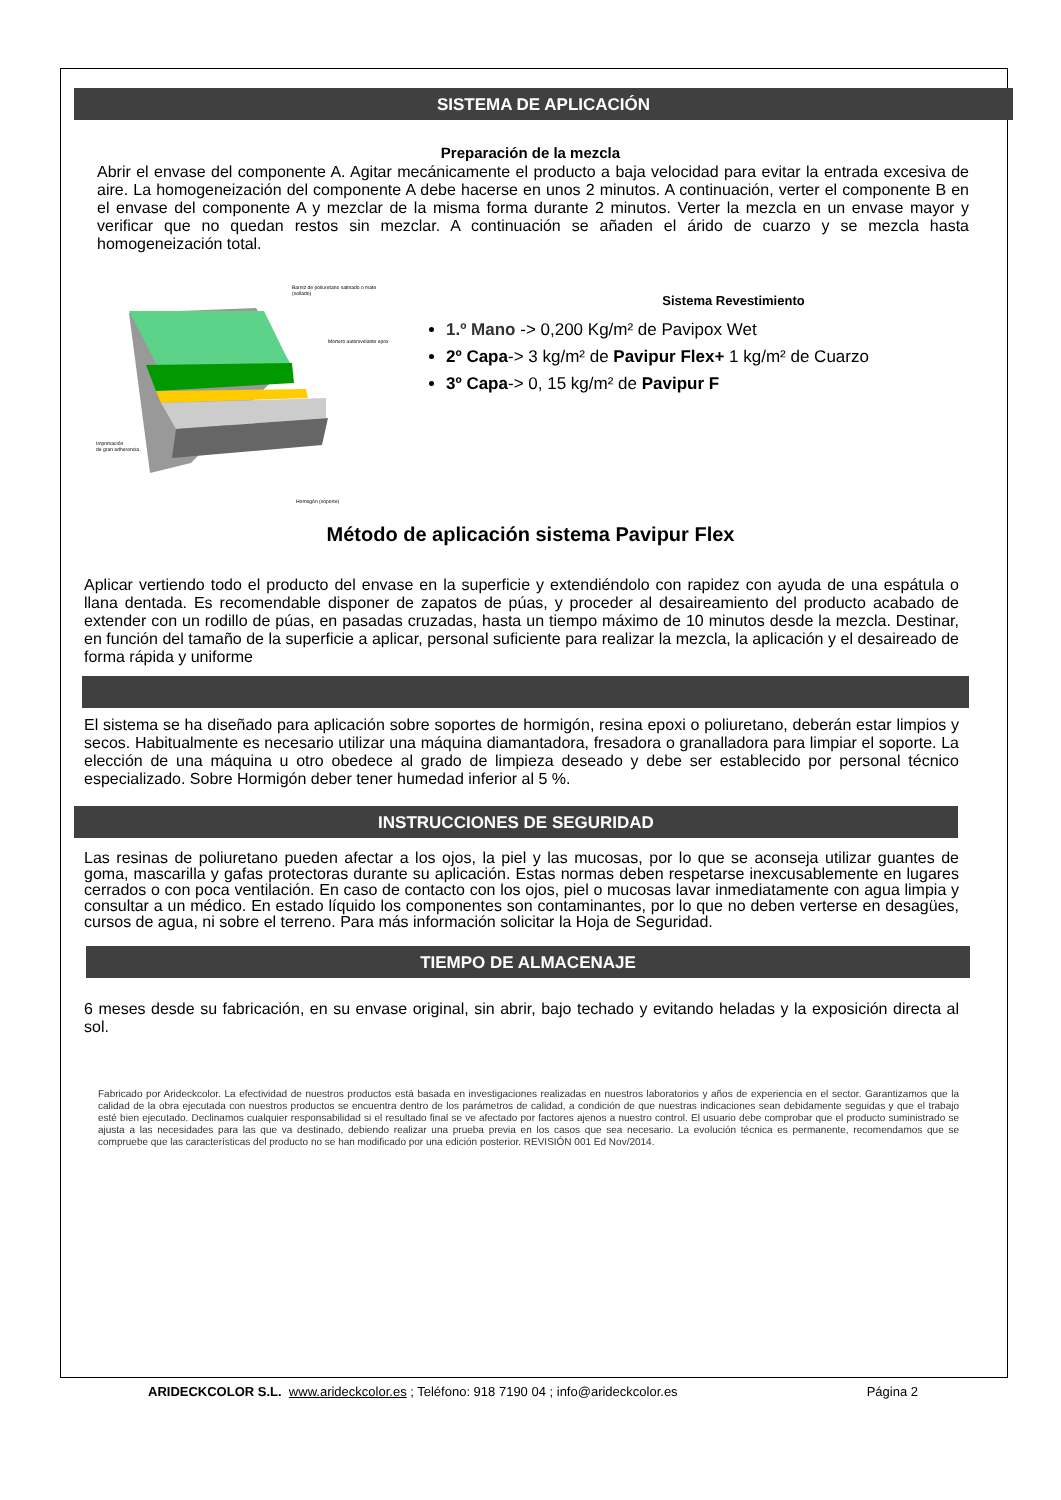SISTEMA DE APLICACIÓN
Preparación de la mezcla
Abrir el envase del componente A. Agitar mecánicamente el producto a baja velocidad para evitar la entrada excesiva de aire. La homogeneización del componente A debe hacerse en unos 2 minutos. A continuación, verter el componente B en el envase del componente A y mezclar de la misma forma durante 2 minutos. Verter la mezcla en un envase mayor y verificar que no quedan restos sin mezclar. A continuación se añaden el árido de cuarzo y se mezcla hasta homogeneización total.
Barniz de poliuretano satinado o mate
(sellado)
Mortero autonivelante epox
Imprimación
de gran adherencia
Hormigón (soporte)
Sistema Revestimiento
1.º Mano -> 0,200 Kg/m² de Pavipox Wet
2º Capa-> 3 kg/m² de Pavipur Flex+ 1 kg/m² de Cuarzo
3º Capa-> 0, 15 kg/m² de Pavipur F
Método de aplicación sistema Pavipur Flex
Aplicar vertiendo todo el producto del envase en la superficie y extendiéndolo con rapidez con ayuda de una espátula o llana dentada. Es recomendable disponer de zapatos de púas, y proceder al desaireamiento del producto acabado de extender con un rodillo de púas, en pasadas cruzadas, hasta un tiempo máximo de 10 minutos desde la mezcla. Destinar, en función del tamaño de la superficie a aplicar, personal suficiente para realizar la mezcla, la aplicación y el desaireado de forma rápida y uniforme
El sistema se ha diseñado para aplicación sobre soportes de hormigón, resina epoxi o poliuretano, deberán estar limpios y secos. Habitualmente es necesario utilizar una máquina diamantadora, fresadora o granalladora para limpiar el soporte. La elección de una máquina u otro obedece al grado de limpieza deseado y debe ser establecido por personal técnico especializado. Sobre Hormigón deber tener humedad inferior al 5 %.
INSTRUCCIONES DE SEGURIDAD
Las resinas de poliuretano pueden afectar a los ojos, la piel y las mucosas, por lo que se aconseja utilizar guantes de goma, mascarilla y gafas protectoras durante su aplicación. Estas normas deben respetarse inexcusablemente en lugares cerrados o con poca ventilación. En caso de contacto con los ojos, piel o mucosas lavar inmediatamente con agua limpia y consultar a un médico. En estado líquido los componentes son contaminantes, por lo que no deben verterse en desagües, cursos de agua, ni sobre el terreno. Para más información solicitar la Hoja de Seguridad.
TIEMPO DE ALMACENAJE
6 meses desde su fabricación, en su envase original, sin abrir, bajo techado y evitando heladas y la exposición directa al sol.
Fabricado por Arideckcolor. La efectividad de nuestros productos está basada en investigaciones realizadas en nuestros laboratorios y años de experiencia en el sector. Garantizamos que la calidad de la obra ejecutada con nuestros productos se encuentra dentro de los parámetros de calidad, a condición de que nuestras indicaciones sean debidamente seguidas y que el trabajo esté bien ejecutado. Declinamos cualquier responsabilidad si el resultado final se ve afectado por factores ajenos a nuestro control. El usuario debe comprobar que el producto suministrado se ajusta a las necesidades para las que va destinado, debiendo realizar una prueba previa en los casos que sea necesario. La evolución técnica es permanente, recomendamos que se compruebe que las características del producto no se han modificado por una edición posterior. REVISIÓN 001 Ed Nov/2014.
ARIDECKCOLOR S.L. www.arideckcolor.es ; Teléfono: 918 7190 04 ; info@arideckcolor.es Página 2